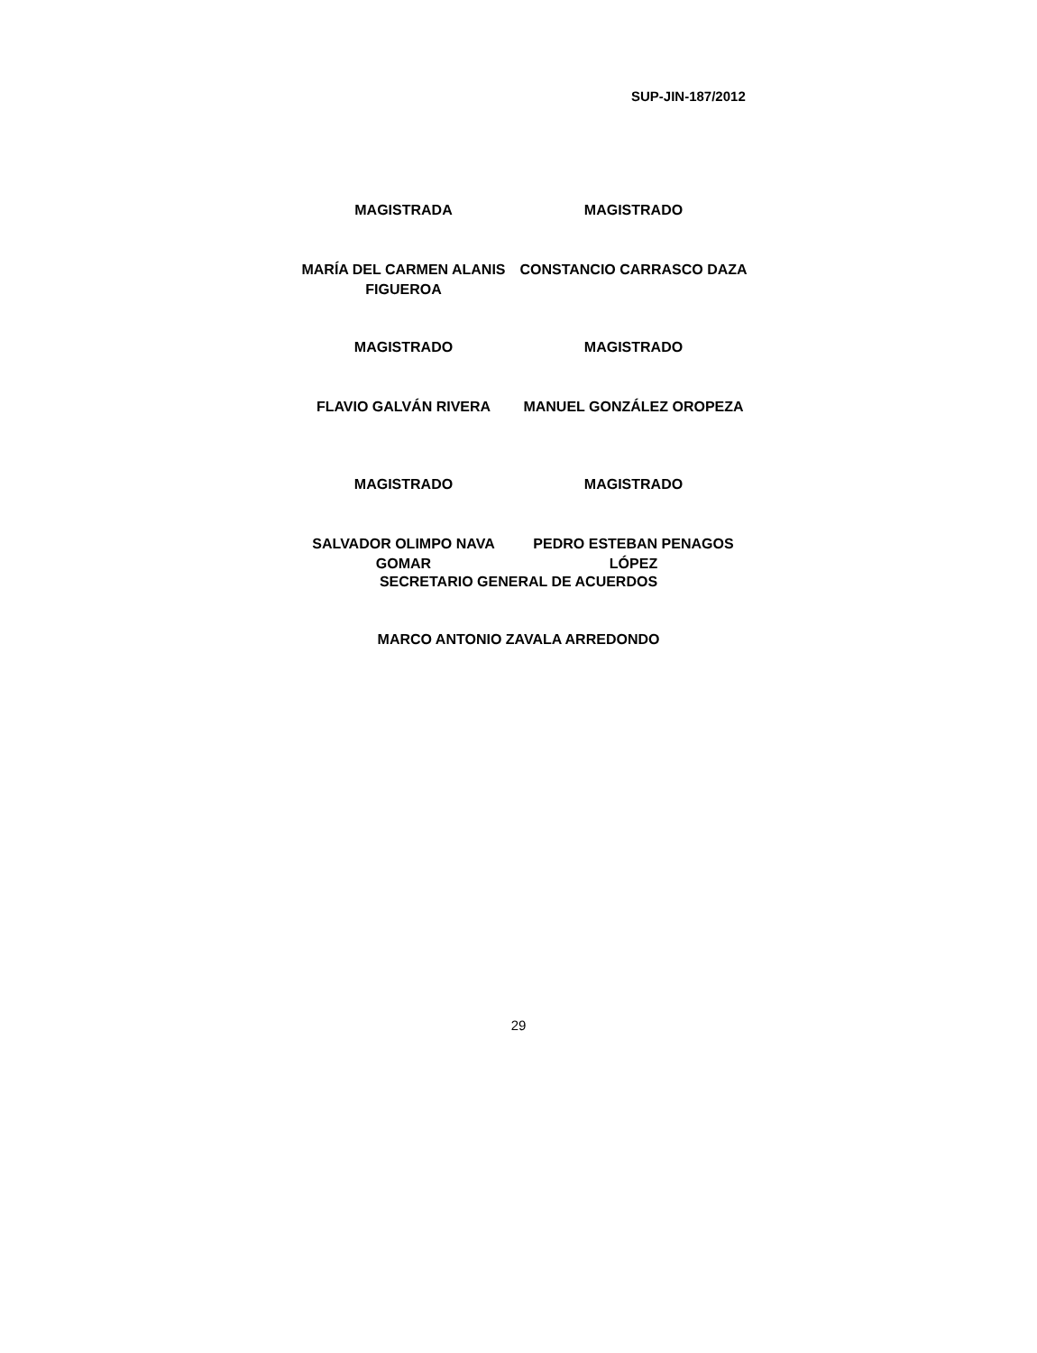SUP-JIN-187/2012
MAGISTRADA MAGISTRADO
MARÍA DEL CARMEN ALANIS FIGUEROA
CONSTANCIO CARRASCO DAZA
MAGISTRADO MAGISTRADO
FLAVIO GALVÁN RIVERA MANUEL GONZÁLEZ OROPEZA
MAGISTRADO MAGISTRADO
SALVADOR OLIMPO NAVA GOMAR PEDRO ESTEBAN PENAGOS LÓPEZ
SECRETARIO GENERAL DE ACUERDOS
MARCO ANTONIO ZAVALA ARREDONDO
29